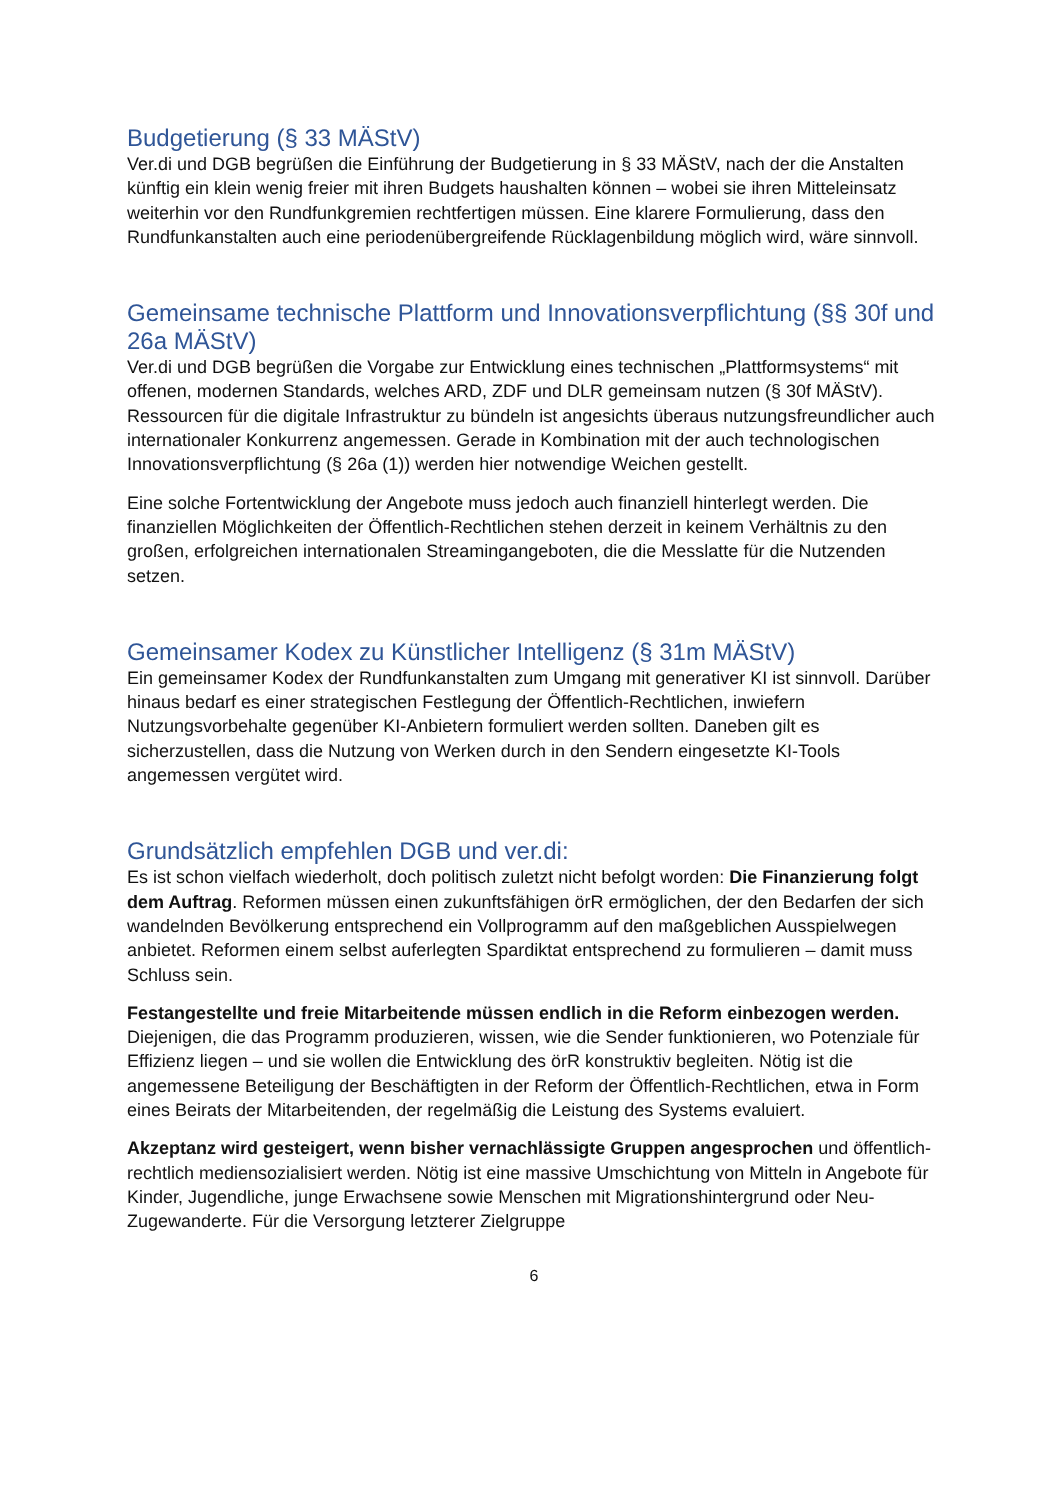Budgetierung (§ 33 MÄStV)
Ver.di und DGB begrüßen die Einführung der Budgetierung in § 33 MÄStV, nach der die Anstalten künftig ein klein wenig freier mit ihren Budgets haushalten können – wobei sie ihren Mitteleinsatz weiterhin vor den Rundfunkgremien rechtfertigen müssen. Eine klarere Formulierung, dass den Rundfunkanstalten auch eine periodenübergreifende Rücklagenbildung möglich wird, wäre sinnvoll.
Gemeinsame technische Plattform und Innovationsverpflichtung (§§ 30f und 26a MÄStV)
Ver.di und DGB begrüßen die Vorgabe zur Entwicklung eines technischen „Plattformsystems“ mit offenen, modernen Standards, welches ARD, ZDF und DLR gemeinsam nutzen (§ 30f MÄStV). Ressourcen für die digitale Infrastruktur zu bündeln ist angesichts überaus nutzungsfreundlicher auch internationaler Konkurrenz angemessen. Gerade in Kombination mit der auch technologischen Innovationsverpflichtung (§ 26a (1)) werden hier notwendige Weichen gestellt.
Eine solche Fortentwicklung der Angebote muss jedoch auch finanziell hinterlegt werden. Die finanziellen Möglichkeiten der Öffentlich-Rechtlichen stehen derzeit in keinem Verhältnis zu den großen, erfolgreichen internationalen Streamingangeboten, die die Messlatte für die Nutzenden setzen.
Gemeinsamer Kodex zu Künstlicher Intelligenz (§ 31m MÄStV)
Ein gemeinsamer Kodex der Rundfunkanstalten zum Umgang mit generativer KI ist sinnvoll. Darüber hinaus bedarf es einer strategischen Festlegung der Öffentlich-Rechtlichen, inwiefern Nutzungsvorbehalte gegenüber KI-Anbietern formuliert werden sollten. Daneben gilt es sicherzustellen, dass die Nutzung von Werken durch in den Sendern eingesetzte KI-Tools angemessen vergütet wird.
Grundsätzlich empfehlen DGB und ver.di:
Es ist schon vielfach wiederholt, doch politisch zuletzt nicht befolgt worden: Die Finanzierung folgt dem Auftrag. Reformen müssen einen zukunftsfähigen örR ermöglichen, der den Bedarfen der sich wandelnden Bevölkerung entsprechend ein Vollprogramm auf den maßgeblichen Ausspielwegen anbietet. Reformen einem selbst auferlegten Spardiktat entsprechend zu formulieren – damit muss Schluss sein.
Festangestellte und freie Mitarbeitende müssen endlich in die Reform einbezogen werden. Diejenigen, die das Programm produzieren, wissen, wie die Sender funktionieren, wo Potenziale für Effizienz liegen – und sie wollen die Entwicklung des örR konstruktiv begleiten. Nötig ist die angemessene Beteiligung der Beschäftigten in der Reform der Öffentlich-Rechtlichen, etwa in Form eines Beirats der Mitarbeitenden, der regelmäßig die Leistung des Systems evaluiert.
Akzeptanz wird gesteigert, wenn bisher vernachlässigte Gruppen angesprochen und öffentlich-rechtlich mediensozialisiert werden. Nötig ist eine massive Umschichtung von Mitteln in Angebote für Kinder, Jugendliche, junge Erwachsene sowie Menschen mit Migrationshintergrund oder Neu-Zugewanderte. Für die Versorgung letzterer Zielgruppe
6